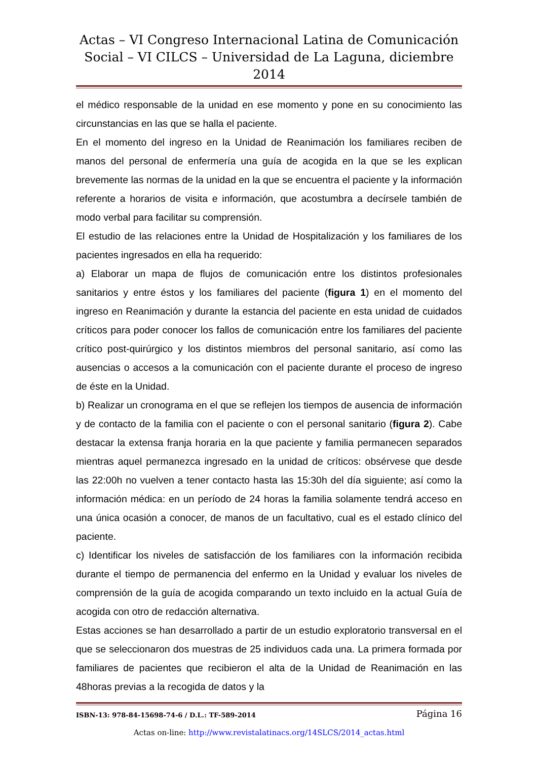Actas – VI Congreso Internacional Latina de Comunicación Social – VI CILCS – Universidad de La Laguna, diciembre 2014
el médico responsable de la unidad en ese momento y pone en su conocimiento las circunstancias en las que se halla el paciente.
En el momento del ingreso en la Unidad de Reanimación los familiares reciben de manos del personal de enfermería una guía de acogida en la que se les explican brevemente las normas de la unidad en la que se encuentra el paciente y la información referente a horarios de visita e información, que acostumbra a decírsele también de modo verbal para facilitar su comprensión.
El estudio de las relaciones entre la Unidad de Hospitalización y los familiares de los pacientes ingresados en ella ha requerido:
a) Elaborar un mapa de flujos de comunicación entre los distintos profesionales sanitarios y entre éstos y los familiares del paciente (figura 1) en el momento del ingreso en Reanimación y durante la estancia del paciente en esta unidad de cuidados críticos para poder conocer los fallos de comunicación entre los familiares del paciente crítico post-quirúrgico y los distintos miembros del personal sanitario, así como las ausencias o accesos a la comunicación con el paciente durante el proceso de ingreso de éste en la Unidad.
b) Realizar un cronograma en el que se reflejen los tiempos de ausencia de información y de contacto de la familia con el paciente o con el personal sanitario (figura 2). Cabe destacar la extensa franja horaria en la que paciente y familia permanecen separados mientras aquel permanezca ingresado en la unidad de críticos: obsérvese que desde las 22:00h no vuelven a tener contacto hasta las 15:30h del día siguiente; así como la información médica: en un período de 24 horas la familia solamente tendrá acceso en una única ocasión a conocer, de manos de un facultativo, cual es el estado clínico del paciente.
c) Identificar los niveles de satisfacción de los familiares con la información recibida durante el tiempo de permanencia del enfermo en la Unidad y evaluar los niveles de comprensión de la guía de acogida comparando un texto incluido en la actual Guía de acogida con otro de redacción alternativa.
Estas acciones se han desarrollado a partir de un estudio exploratorio transversal en el que se seleccionaron dos muestras de 25 individuos cada una. La primera formada por familiares de pacientes que recibieron el alta de la Unidad de Reanimación en las 48horas previas a la recogida de datos y la
ISBN-13: 978-84-15698-74-6 / D.L.: TF-589-2014 Página 16
Actas on-line: http://www.revistalatinacs.org/14SLCS/2014_actas.html